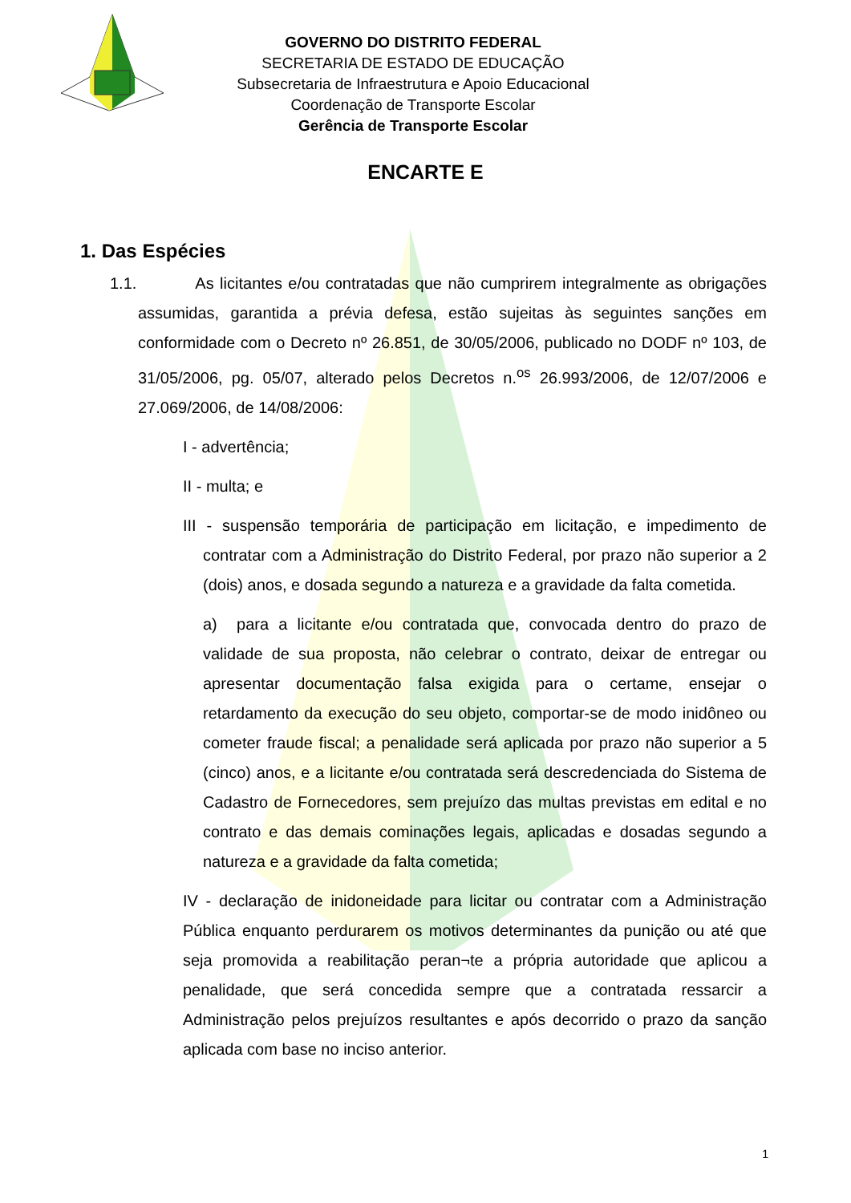GOVERNO DO DISTRITO FEDERAL
SECRETARIA DE ESTADO DE EDUCAÇÃO
Subsecretaria de Infraestrutura e Apoio Educacional
Coordenação de Transporte Escolar
Gerência de Transporte Escolar
ENCARTE E
1. Das Espécies
1.1. As licitantes e/ou contratadas que não cumprirem integralmente as obrigações assumidas, garantida a prévia defesa, estão sujeitas às seguintes sanções em conformidade com o Decreto nº 26.851, de 30/05/2006, publicado no DODF nº 103, de 31/05/2006, pg. 05/07, alterado pelos Decretos n.<sup>os</sup> 26.993/2006, de 12/07/2006 e 27.069/2006, de 14/08/2006:
I - advertência;
II - multa; e
III - suspensão temporária de participação em licitação, e impedimento de contratar com a Administração do Distrito Federal, por prazo não superior a 2 (dois) anos, e dosada segundo a natureza e a gravidade da falta cometida.
a) para a licitante e/ou contratada que, convocada dentro do prazo de validade de sua proposta, não celebrar o contrato, deixar de entregar ou apresentar documentação falsa exigida para o certame, ensejar o retardamento da execução do seu objeto, comportar-se de modo inidôneo ou cometer fraude fiscal; a penalidade será aplicada por prazo não superior a 5 (cinco) anos, e a licitante e/ou contratada será descredenciada do Sistema de Cadastro de Fornecedores, sem prejuízo das multas previstas em edital e no contrato e das demais cominações legais, aplicadas e dosadas segundo a natureza e a gravidade da falta cometida;
IV - declaração de inidoneidade para licitar ou contratar com a Administração Pública enquanto perdurarem os motivos determinantes da punição ou até que seja promovida a reabilitação peran¬te a própria autoridade que aplicou a penalidade, que será concedida sempre que a contratada ressarcir a Administração pelos prejuízos resultantes e após decorrido o prazo da sanção aplicada com base no inciso anterior.
1